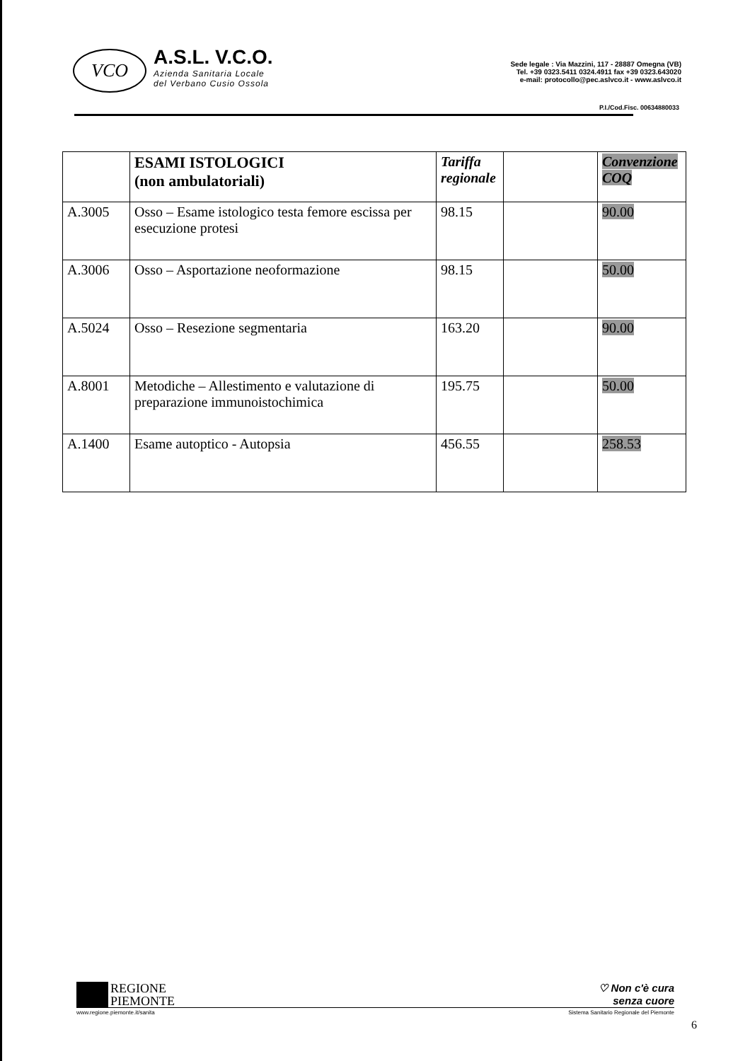VCO
A.S.L. V.C.O.
Azienda Sanitaria Locale
del Verbano Cusio Ossola
Sede legale : Via Mazzini, 117 - 28887 Omegna (VB)
Tel. +39 0323.5411 0324.4911 fax +39 0323.643020
e-mail: protocollo@pec.aslvco.it - www.aslvco.it
P.I./Cod.Fisc. 00634880033
| | ESAMI ISTOLOGICI (non ambulatoriali) | Tariffa regionale | | Convenzione COQ |
| --- | --- | --- | --- | --- |
| A.3005 | Osso – Esame istologico testa femore escissa per esecuzione protesi | 98.15 | | 90.00 |
| A.3006 | Osso – Asportazione neoformazione | 98.15 | | 50.00 |
| A.5024 | Osso – Resezione segmentaria | 163.20 | | 90.00 |
| A.8001 | Metodiche – Allestimento e valutazione di preparazione immunoistochimica | 195.75 | | 50.00 |
| A.1400 | Esame autoptico - Autopsia | 456.55 | | 258.53 |
REGIONE
PIEMONTE
♡ Non c'è cura
senza cuore
www.regione.piemonte.it/sanita Sistema Sanitario Regionale del Piemonte
6